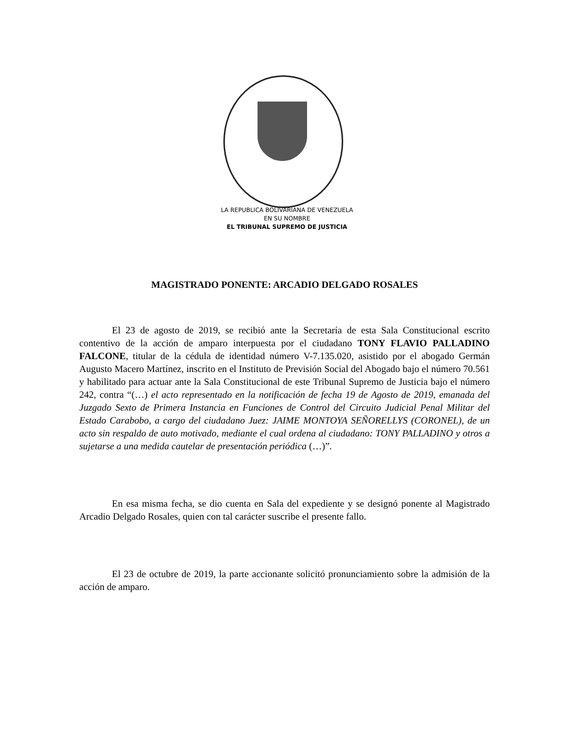LA REPUBLICA BOLIVARIANA DE VENEZUELA
EN SU NOMBRE
EL TRIBUNAL SUPREMO DE JUSTICIA
MAGISTRADO PONENTE: ARCADIO DELGADO ROSALES
El 23 de agosto de 2019, se recibió ante la Secretaría de esta Sala Constitucional escrito contentivo de la acción de amparo interpuesta por el ciudadano TONY FLAVIO PALLADINO FALCONE, titular de la cédula de identidad número V-7.135.020, asistido por el abogado Germán Augusto Macero Martínez, inscrito en el Instituto de Previsión Social del Abogado bajo el número 70.561 y habilitado para actuar ante la Sala Constitucional de este Tribunal Supremo de Justicia bajo el número 242, contra “(…) el acto representado en la notificación de fecha 19 de Agosto de 2019, emanada del Juzgado Sexto de Primera Instancia en Funciones de Control del Circuito Judicial Penal Militar del Estado Carabobo, a cargo del ciudadano Juez: JAIME MONTOYA SEÑORELLYS (CORONEL), de un acto sin respaldo de auto motivado, mediante el cual ordena al ciudadano: TONY PALLADINO y otros a sujetarse a una medida cautelar de presentación periódica (…)”.
En esa misma fecha, se dio cuenta en Sala del expediente y se designó ponente al Magistrado Arcadio Delgado Rosales, quien con tal carácter suscribe el presente fallo.
El 23 de octubre de 2019, la parte accionante solicitó pronunciamiento sobre la admisión de la acción de amparo.